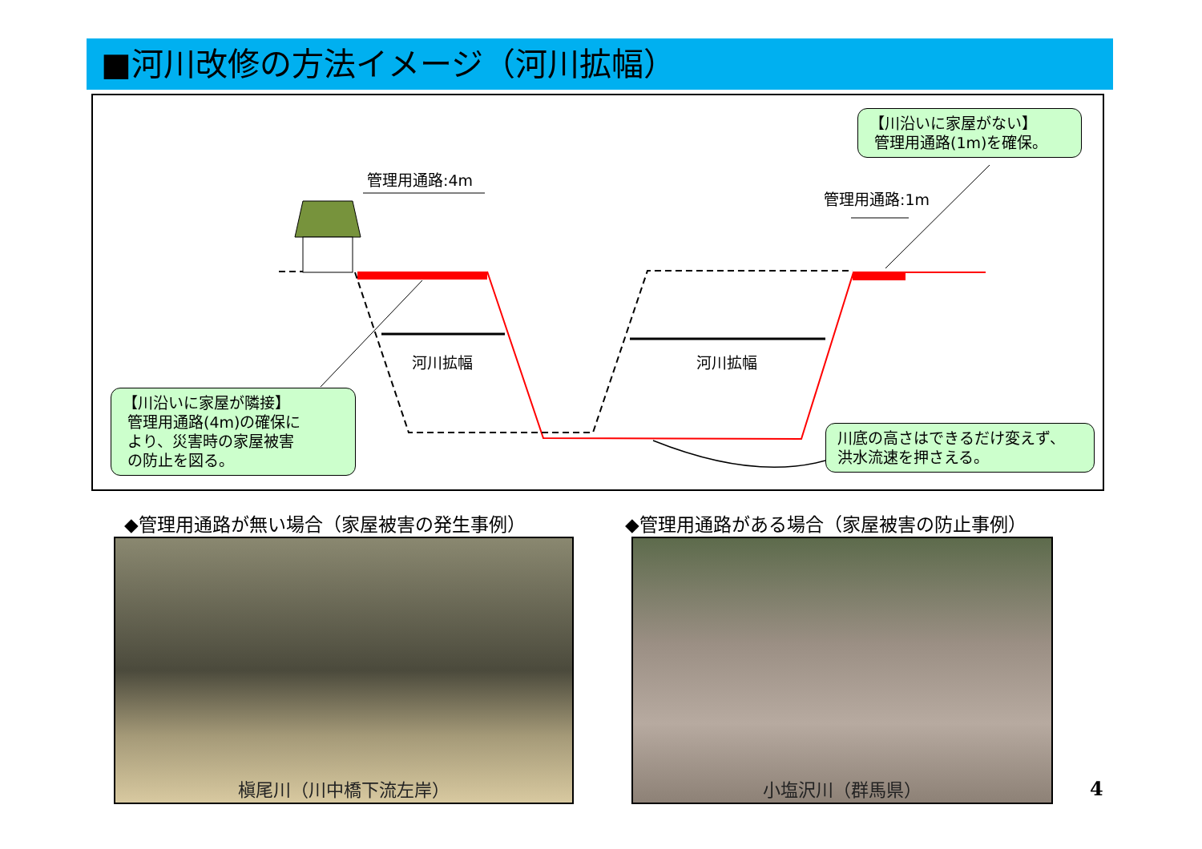■河川改修の方法イメージ（河川拡幅）
管理用通路:4m
管理用通路:1m
河川拡幅 河川拡幅
【川沿いに家屋がない】
管理用通路(1m)を確保。
【川沿いに家屋が隣接】
管理用通路(4m)の確保に
より、災害時の家屋被害
の防止を図る。
川底の高さはできるだけ変えず、
洪水流速を押さえる。
◆管理用通路が無い場合（家屋被害の発生事例）
◆管理用通路がある場合（家屋被害の防止事例）
槇尾川（川中橋下流左岸） 小塩沢川（群馬県）
4